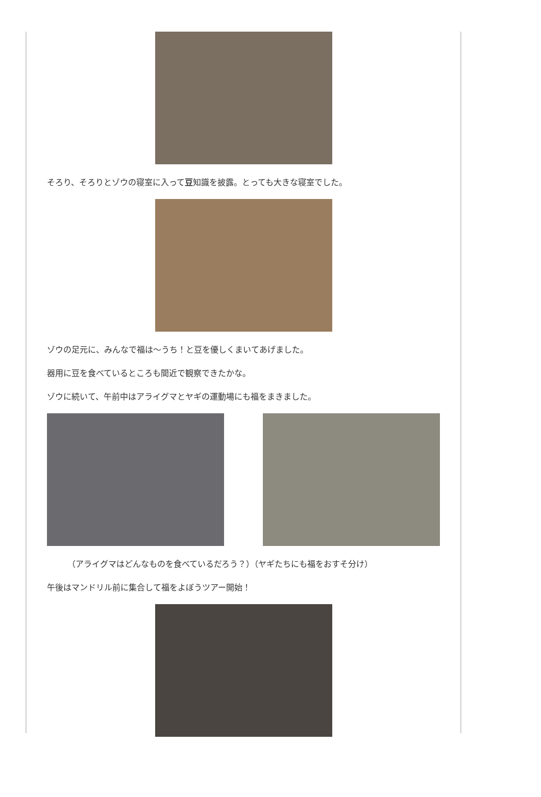そろり、そろりとゾウの寝室に入って豆知識を披露。とっても大きな寝室でした。
ゾウの足元に、みんなで福は～うち！と豆を優しくまいてあげました。
器用に豆を食べているところも間近で観察できたかな。
ゾウに続いて、午前中はアライグマとヤギの運動場にも福をまきました。
（アライグマはどんなものを食べているだろう？）（ヤギたちにも福をおすそ分け）
午後はマンドリル前に集合して福をよぼうツアー開始！